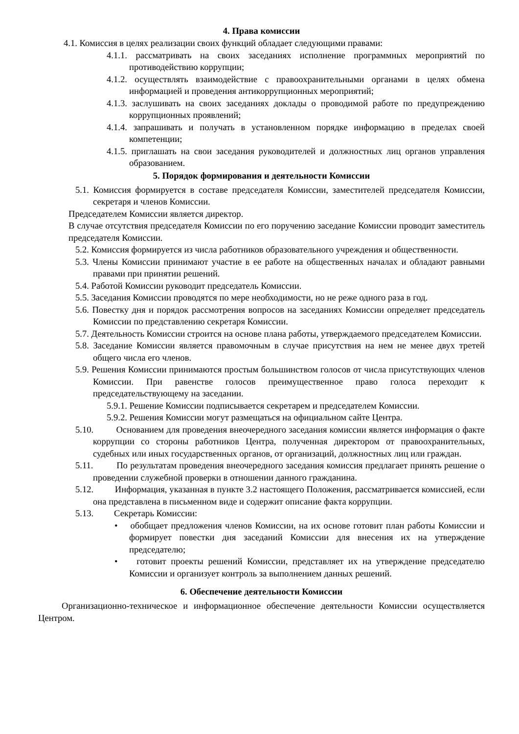4. Права комиссии
4.1. Комиссия в целях реализации своих функций обладает следующими правами:
4.1.1. рассматривать на своих заседаниях исполнение программных мероприятий по противодействию коррупции;
4.1.2. осуществлять взаимодействие с правоохранительными органами в целях обмена информацией и проведения антикоррупционных мероприятий;
4.1.3. заслушивать на своих заседаниях доклады о проводимой работе по предупреждению коррупционных проявлений;
4.1.4. запрашивать и получать в установленном порядке информацию в пределах своей компетенции;
4.1.5. приглашать на свои заседания руководителей и должностных лиц органов управления образованием.
5. Порядок формирования и деятельности Комиссии
5.1. Комиссия формируется в составе председателя Комиссии, заместителей председателя Комиссии, секретаря и членов Комиссии.
Председателем Комиссии является директор.
В случае отсутствия председателя Комиссии по его поручению заседание Комиссии проводит заместитель председателя Комиссии.
5.2. Комиссия формируется из числа работников образовательного учреждения и общественности.
5.3. Члены Комиссии принимают участие в ее работе на общественных началах и обладают равными правами при принятии решений.
5.4. Работой Комиссии руководит председатель Комиссии.
5.5. Заседания Комиссии проводятся по мере необходимости, но не реже одного раза в год.
5.6. Повестку дня и порядок рассмотрения вопросов на заседаниях Комиссии определяет председатель Комиссии по представлению секретаря Комиссии.
5.7. Деятельность Комиссии строится на основе плана работы, утверждаемого председателем Комиссии.
5.8. Заседание Комиссии является правомочным в случае присутствия на нем не менее двух третей общего числа его членов.
5.9. Решения Комиссии принимаются простым большинством голосов от числа присутствующих членов Комиссии. При равенстве голосов преимущественное право голоса переходит к председательствующему на заседании.
5.9.1. Решение Комиссии подписывается секретарем и председателем Комиссии.
5.9.2. Решения Комиссии могут размещаться на официальном сайте Центра.
5.10. Основанием для проведения внеочередного заседания комиссии является информация о факте коррупции со стороны работников Центра, полученная директором от правоохранительных, судебных или иных государственных органов, от организаций, должностных лиц или граждан.
5.11. По результатам проведения внеочередного заседания комиссия предлагает принять решение о проведении служебной проверки в отношении данного гражданина.
5.12. Информация, указанная в пункте 3.2 настоящего Положения, рассматривается комиссией, если она представлена в письменном виде и содержит описание факта коррупции.
5.13. Секретарь Комиссии:
• обобщает предложения членов Комиссии, на их основе готовит план работы Комиссии и формирует повестки дня заседаний Комиссии для внесения их на утверждение председателю;
• готовит проекты решений Комиссии, представляет их на утверждение председателю Комиссии и организует контроль за выполнением данных решений.
6. Обеспечение деятельности Комиссии
Организационно-техническое и информационное обеспечение деятельности Комиссии осуществляется Центром.